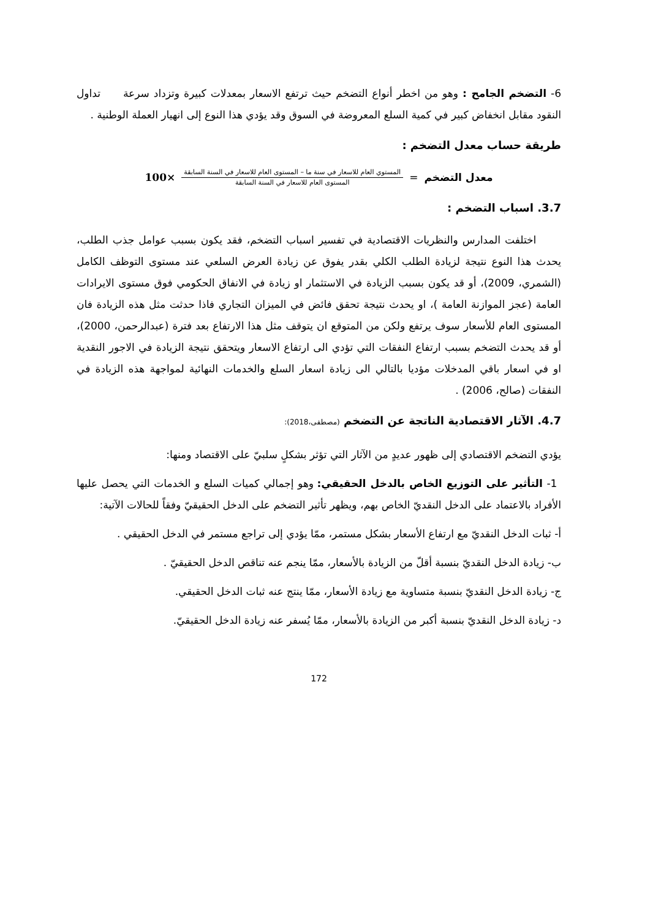6- التضخم الجامح : وهو من اخطر أنواع التضخم حيث ترتفع الاسعار بمعدلات كبيرة وتزداد سرعة تداول النقود مقابل انخفاض كبير في كمية السلع المعروضة في السوق وقد يؤدي هذا النوع إلى انهيار العملة الوطنية .
طريقة حساب معدل التضخم :
معدل التضخم =
المستوي العام للاسعار في سنة ما – المستوى العام للاسعار في السنة السابقة
المستوى العام للاسعار في السنة السابقة
×100
3.7. اسباب التضخم :
اختلفت المدارس والنظريات الاقتصادية في تفسير اسباب التضخم، فقد يكون بسبب عوامل جذب الطلب، يحدث هذا النوع نتيجة لزيادة الطلب الكلي بقدر يفوق عن زيادة العرض السلعي عند مستوى التوظف الكامل (الشمري، 2009)، أو قد يكون بسبب الزيادة في الاستثمار او زيادة في الانفاق الحكومي فوق مستوى الايرادات العامة (عجز الموازنة العامة )، او يحدث نتيجة تحقق فائض في الميزان التجاري فاذا حدثت مثل هذه الزيادة فان المستوى العام للأسعار سوف يرتفع ولكن من المتوقع ان يتوقف مثل هذا الارتفاع بعد فترة (عبدالرحمن، 2000)، أو قد يحدث التضخم بسبب ارتفاع النفقات التي تؤدي الى ارتفاع الاسعار ويتحقق نتيجة الزيادة في الاجور النقدية او في اسعار باقي المدخلات مؤديا بالتالي الى زيادة اسعار السلع والخدمات النهائية لمواجهة هذه الزيادة في النفقات (صالح، 2006) .
4.7. الآثار الاقتصادية الناتجة عن التضخم (مصطفى،2018):
يؤدي التضخم الاقتصادي إلى ظهور عديدٍ من الآثار التي تؤثر بشكلٍ سلبيّ على الاقتصاد ومنها:
1- التأثير على التوزيع الخاص بالدخل الحقيقي: وهو إجمالي كميات السلع و الخدمات التي يحصل عليها الأفراد بالاعتماد على الدخل النقديّ الخاص بهم، ويظهر تأثير التضخم على الدخل الحقيقيّ وفقاً للحالات الآتية:
أ- ثبات الدخل النقديّ مع ارتفاع الأسعار بشكل مستمر، ممّا يؤدي إلى تراجع مستمر في الدخل الحقيقي .
ب- زيادة الدخل النقديّ بنسبة أقلّ من الزيادة بالأسعار، ممّا ينجم عنه تناقص الدخل الحقيقيّ .
ج- زيادة الدخل النقديّ بنسبة متساوية مع زيادة الأسعار، ممّا ينتج عنه ثبات الدخل الحقيقي.
د- زيادة الدخل النقديّ بنسبة أكبر من الزيادة بالأسعار، ممّا يُسفر عنه زيادة الدخل الحقيقيّ.
172